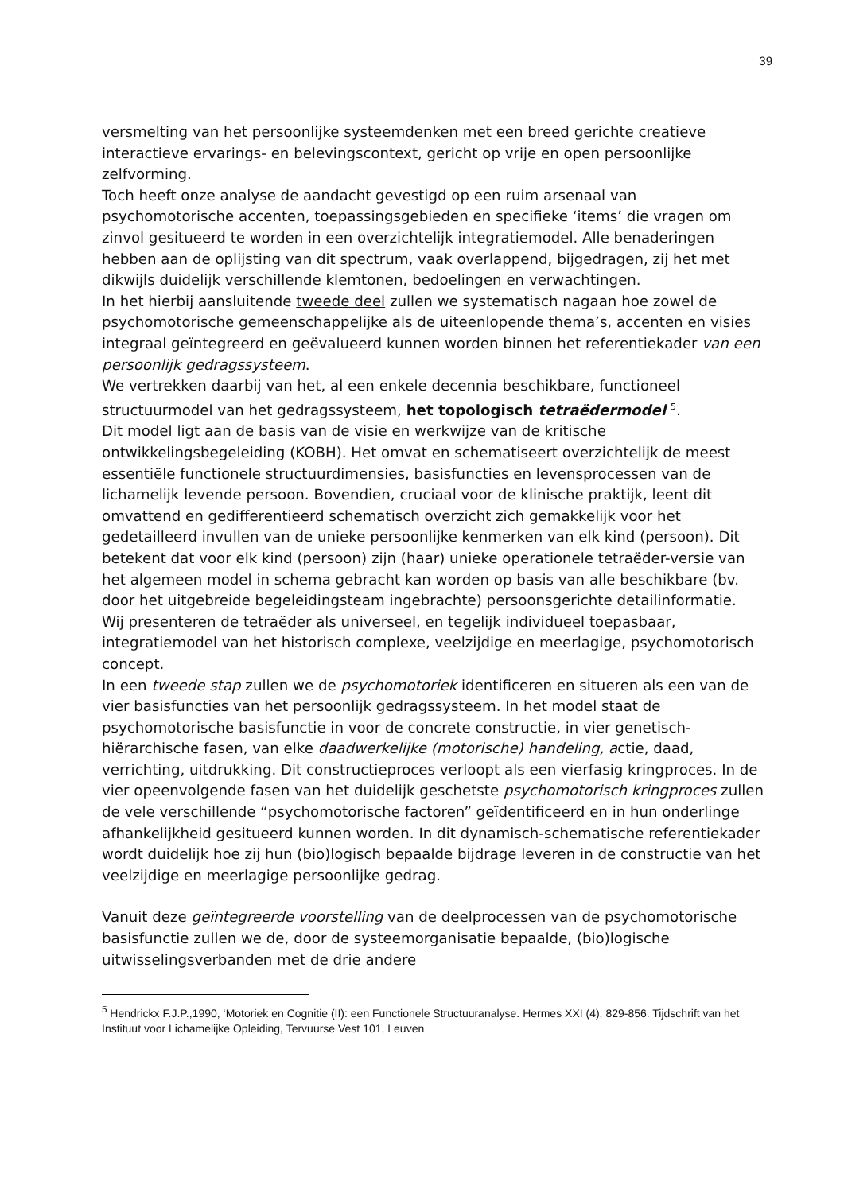39
versmelting van het persoonlijke systeemdenken met een breed gerichte creatieve interactieve ervarings- en belevingscontext, gericht op vrije en open persoonlijke zelfvorming.
Toch heeft onze analyse de aandacht gevestigd op een ruim arsenaal van psychomotorische accenten, toepassingsgebieden en specifieke ‘items’ die vragen om zinvol gesitueerd te worden in een overzichtelijk integratiemodel. Alle benaderingen hebben aan de oplijsting van dit spectrum, vaak overlappend, bijgedragen, zij het met dikwijls duidelijk verschillende klemtonen, bedoelingen en verwachtingen.
In het hierbij aansluitende tweede deel zullen we systematisch nagaan hoe zowel de psychomotorische gemeenschappelijke als de uiteenlopende thema’s, accenten en visies integraal geïntegreerd en geëvalueerd kunnen worden binnen het referentiekader van een persoonlijk gedragssysteem.
We vertrekken daarbij van het, al een enkele decennia beschikbare, functioneel structuurmodel van het gedragssysteem, het topologisch tetraëdermodel <sup>5</sup>.
Dit model ligt aan de basis van de visie en werkwijze van de kritische ontwikkelingsbegeleiding (KOBH). Het omvat en schematiseert overzichtelijk de meest essentiële functionele structuurdimensies, basisfuncties en levensprocessen van de lichamelijk levende persoon. Bovendien, cruciaal voor de klinische praktijk, leent dit omvattend en gedifferentieerd schematisch overzicht zich gemakkelijk voor het gedetailleerd invullen van de unieke persoonlijke kenmerken van elk kind (persoon). Dit betekent dat voor elk kind (persoon) zijn (haar) unieke operationele tetraëder-versie van het algemeen model in schema gebracht kan worden op basis van alle beschikbare (bv. door het uitgebreide begeleidingsteam ingebrachte) persoonsgerichte detailinformatie.
Wij presenteren de tetraëder als universeel, en tegelijk individueel toepasbaar, integratiemodel van het historisch complexe, veelzijdige en meerlagige, psychomotorisch concept.
In een tweede stap zullen we de psychomotoriek identificeren en situeren als een van de vier basisfuncties van het persoonlijk gedragssysteem. In het model staat de psychomotorische basisfunctie in voor de concrete constructie, in vier genetisch-hiërarchische fasen, van elke daadwerkelijke (motorische) handeling, actie, daad, verrichting, uitdrukking. Dit constructieproces verloopt als een vierfasig kringproces. In de vier opeenvolgende fasen van het duidelijk geschetste psychomotorisch kringproces zullen de vele verschillende “psychomotorische factoren” geïdentificeerd en in hun onderlinge afhankelijkheid gesitueerd kunnen worden. In dit dynamisch-schematische referentiekader wordt duidelijk hoe zij hun (bio)logisch bepaalde bijdrage leveren in de constructie van het veelzijdige en meerlagige persoonlijke gedrag.
Vanuit deze geïntegreerde voorstelling van de deelprocessen van de psychomotorische basisfunctie zullen we de, door de systeemorganisatie bepaalde, (bio)logische uitwisselingsverbanden met de drie andere
<sup>5</sup> Hendrickx F.J.P.,1990, ‘Motoriek en Cognitie (II): een Functionele Structuuranalyse. Hermes XXI (4), 829-856. Tijdschrift van het Instituut voor Lichamelijke Opleiding, Tervuurse Vest 101, Leuven